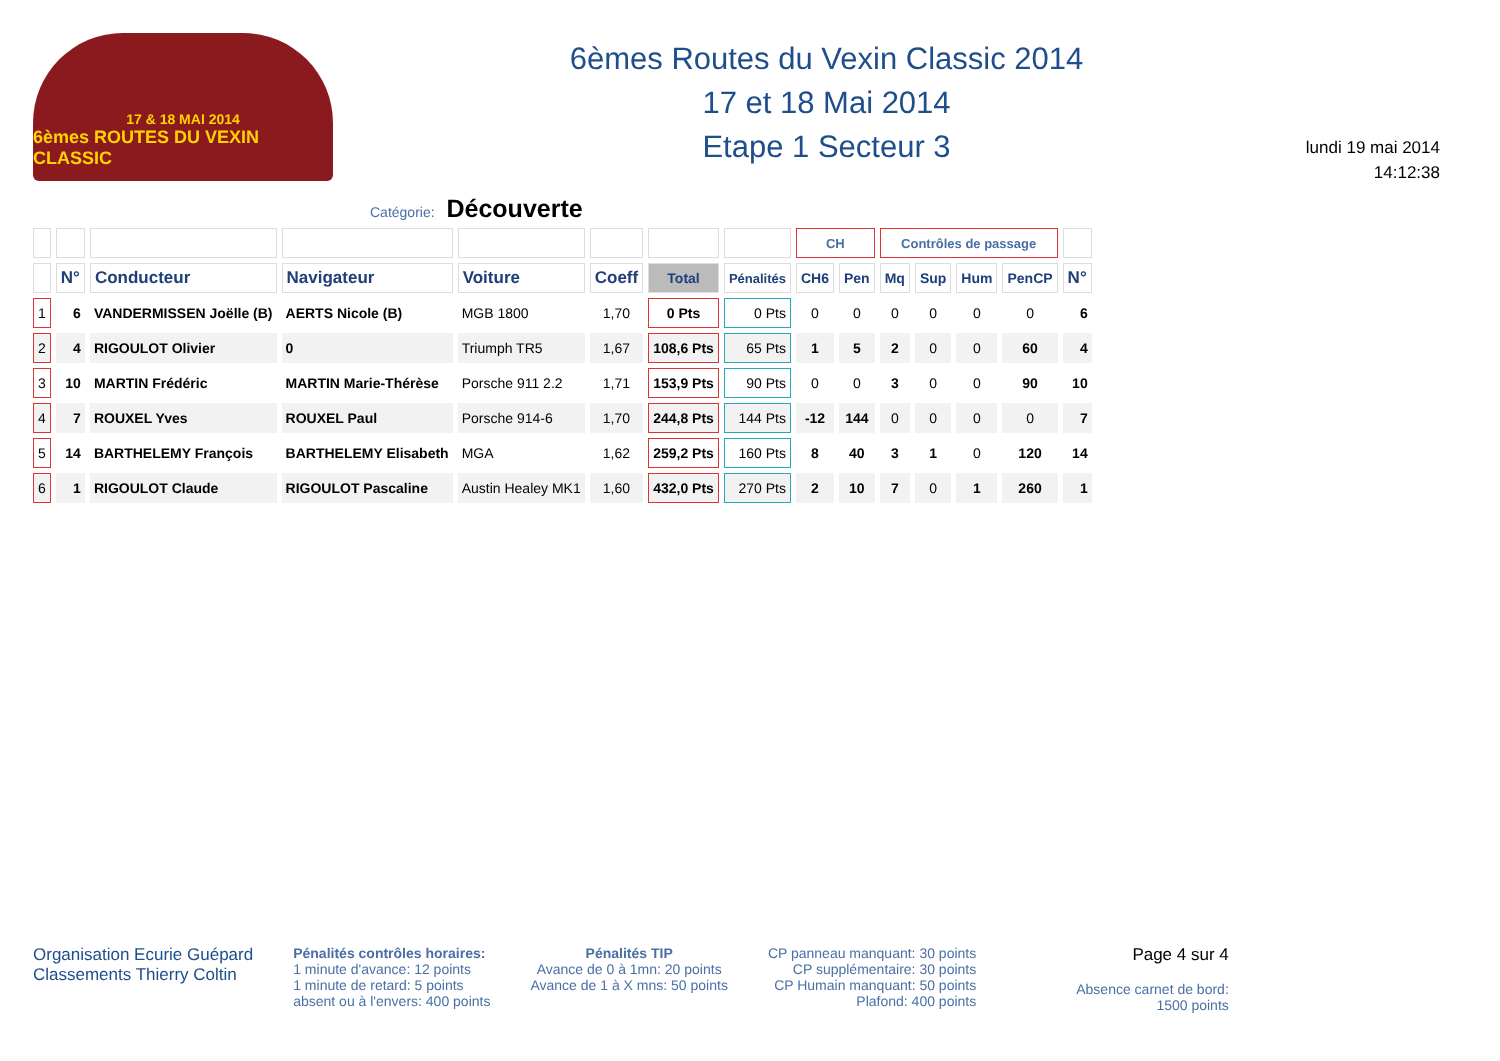17 & 18 MAI 2014
6èmes ROUTES DU VEXIN CLASSIC
6èmes Routes du Vexin Classic 2014
17 et 18 Mai 2014
Etape 1 Secteur 3
lundi 19 mai 2014
14:12:38
Catégorie: Découverte
| | | | | | | | | CH | | Contrôles de passage | | | | |
| --- | --- | --- | --- | --- | --- | --- | --- | --- | --- | --- | --- | --- | --- | --- |
| | N° | Conducteur | Navigateur | Voiture | Coeff | Total | Pénalités | CH6 | Pen | Mq | Sup | Hum | PenCP | N° |
| 1 | 6 | VANDERMISSEN Joëlle (B) | AERTS Nicole (B) | MGB 1800 | 1,70 | 0 Pts | 0 Pts | 0 | 0 | 0 | 0 | 0 | 0 | 6 |
| 2 | 4 | RIGOULOT Olivier | 0 | Triumph TR5 | 1,67 | 108,6 Pts | 65 Pts | 1 | 5 | 2 | 0 | 0 | 60 | 4 |
| 3 | 10 | MARTIN Frédéric | MARTIN Marie-Thérèse | Porsche 911 2.2 | 1,71 | 153,9 Pts | 90 Pts | 0 | 0 | 3 | 0 | 0 | 90 | 10 |
| 4 | 7 | ROUXEL Yves | ROUXEL Paul | Porsche 914-6 | 1,70 | 244,8 Pts | 144 Pts | -12 | 144 | 0 | 0 | 0 | 0 | 7 |
| 5 | 14 | BARTHELEMY François | BARTHELEMY Elisabeth | MGA | 1,62 | 259,2 Pts | 160 Pts | 8 | 40 | 3 | 1 | 0 | 120 | 14 |
| 6 | 1 | RIGOULOT Claude | RIGOULOT Pascaline | Austin Healey MK1 | 1,60 | 432,0 Pts | 270 Pts | 2 | 10 | 7 | 0 | 1 | 260 | 1 |
Organisation Ecurie Guépard
Classements Thierry Coltin
Pénalités contrôles horaires:
1 minute d'avance: 12 points
1 minute de retard: 5 points
absent ou à l'envers: 400 points
Pénalités TIP
Avance de 0 à 1mn: 20 points
Avance de 1 à X mns: 50 points
CP panneau manquant: 30 points
CP supplémentaire: 30 points
CP Humain manquant: 50 points
Plafond: 400 points
Page 4 sur 4
Absence carnet de bord:
1500 points